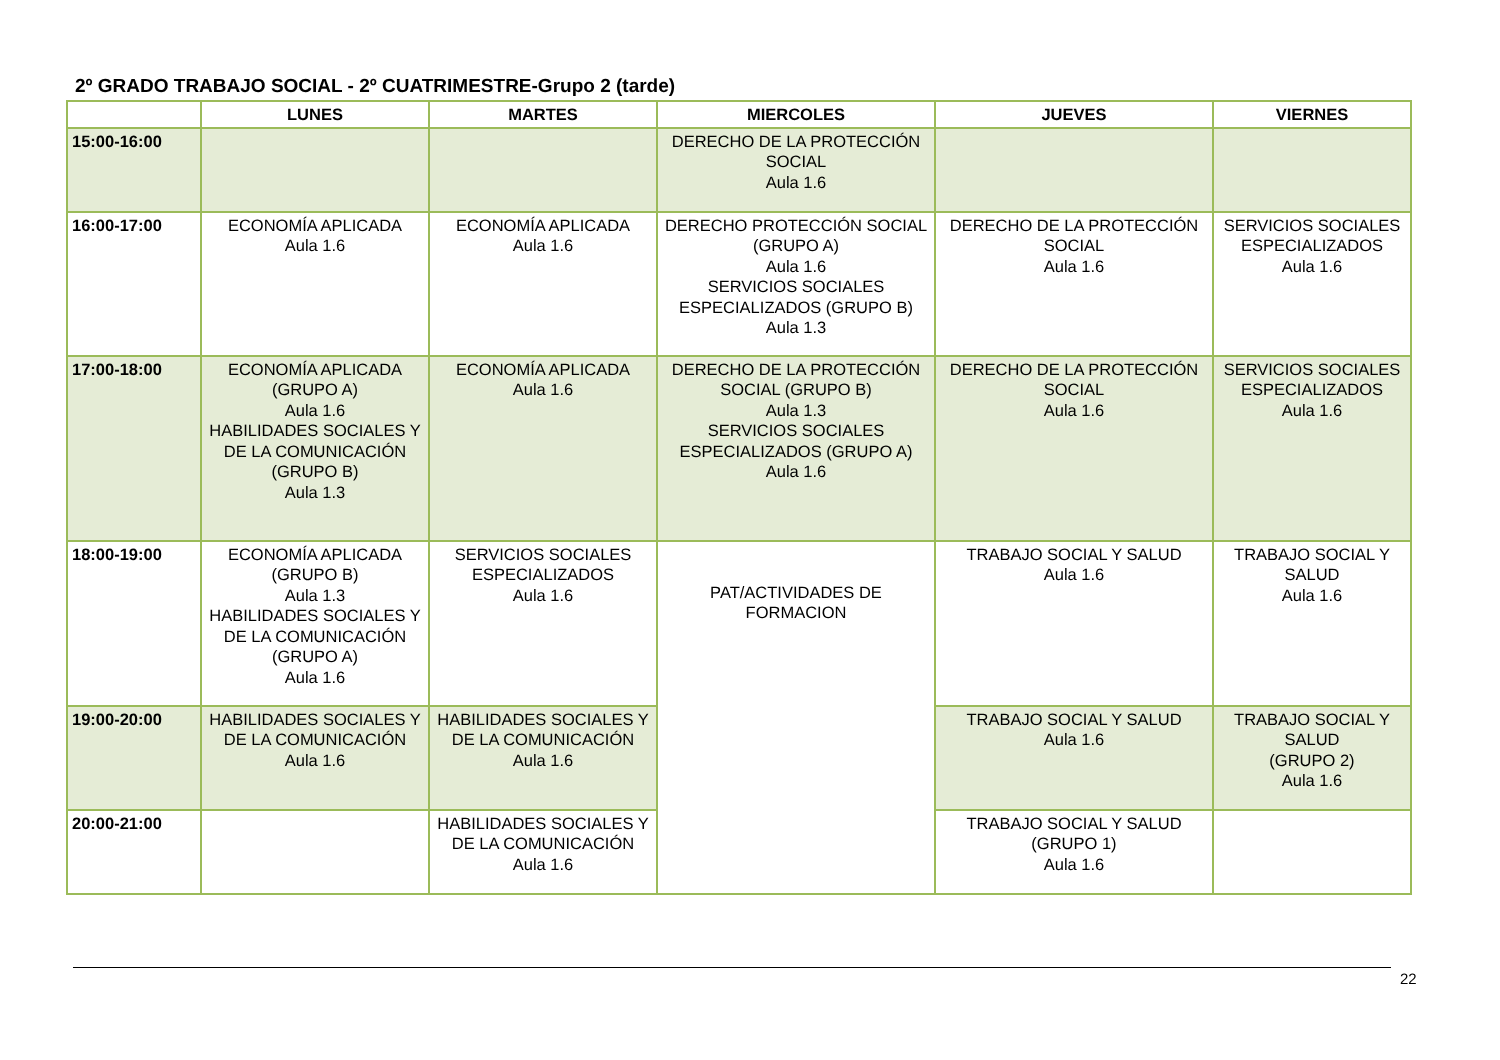2º GRADO TRABAJO SOCIAL - 2º CUATRIMESTRE-Grupo 2 (tarde)
| | LUNES | MARTES | MIERCOLES | JUEVES | VIERNES |
| --- | --- | --- | --- | --- | --- |
| 15:00-16:00 | | | DERECHO DE LA PROTECCIÓN SOCIAL Aula 1.6 | | |
| 16:00-17:00 | ECONOMÍA APLICADA Aula 1.6 | ECONOMÍA APLICADA Aula 1.6 | DERECHO PROTECCIÓN SOCIAL (GRUPO A) Aula 1.6 SERVICIOS SOCIALES ESPECIALIZADOS (GRUPO B) Aula 1.3 | DERECHO DE LA PROTECCIÓN SOCIAL Aula 1.6 | SERVICIOS SOCIALES ESPECIALIZADOS Aula 1.6 |
| 17:00-18:00 | ECONOMÍA APLICADA (GRUPO A) Aula 1.6 HABILIDADES SOCIALES Y DE LA COMUNICACIÓN (GRUPO B) Aula 1.3 | ECONOMÍA APLICADA Aula 1.6 | DERECHO DE LA PROTECCIÓN SOCIAL (GRUPO B) Aula 1.3 SERVICIOS SOCIALES ESPECIALIZADOS (GRUPO A) Aula 1.6 | DERECHO DE LA PROTECCIÓN SOCIAL Aula 1.6 | SERVICIOS SOCIALES ESPECIALIZADOS Aula 1.6 |
| 18:00-19:00 | ECONOMÍA APLICADA (GRUPO B) Aula 1.3 HABILIDADES SOCIALES Y DE LA COMUNICACIÓN (GRUPO A) Aula 1.6 | SERVICIOS SOCIALES ESPECIALIZADOS Aula 1.6 | PAT/ACTIVIDADES DE FORMACION | TRABAJO SOCIAL Y SALUD Aula 1.6 | TRABAJO SOCIAL Y SALUD Aula 1.6 |
| 19:00-20:00 | HABILIDADES SOCIALES Y DE LA COMUNICACIÓN Aula 1.6 | HABILIDADES SOCIALES Y DE LA COMUNICACIÓN Aula 1.6 | | TRABAJO SOCIAL Y SALUD Aula 1.6 | TRABAJO SOCIAL Y SALUD (GRUPO 2) Aula 1.6 |
| 20:00-21:00 | | HABILIDADES SOCIALES Y DE LA COMUNICACIÓN Aula 1.6 | | TRABAJO SOCIAL Y SALUD (GRUPO 1) Aula 1.6 | |
22